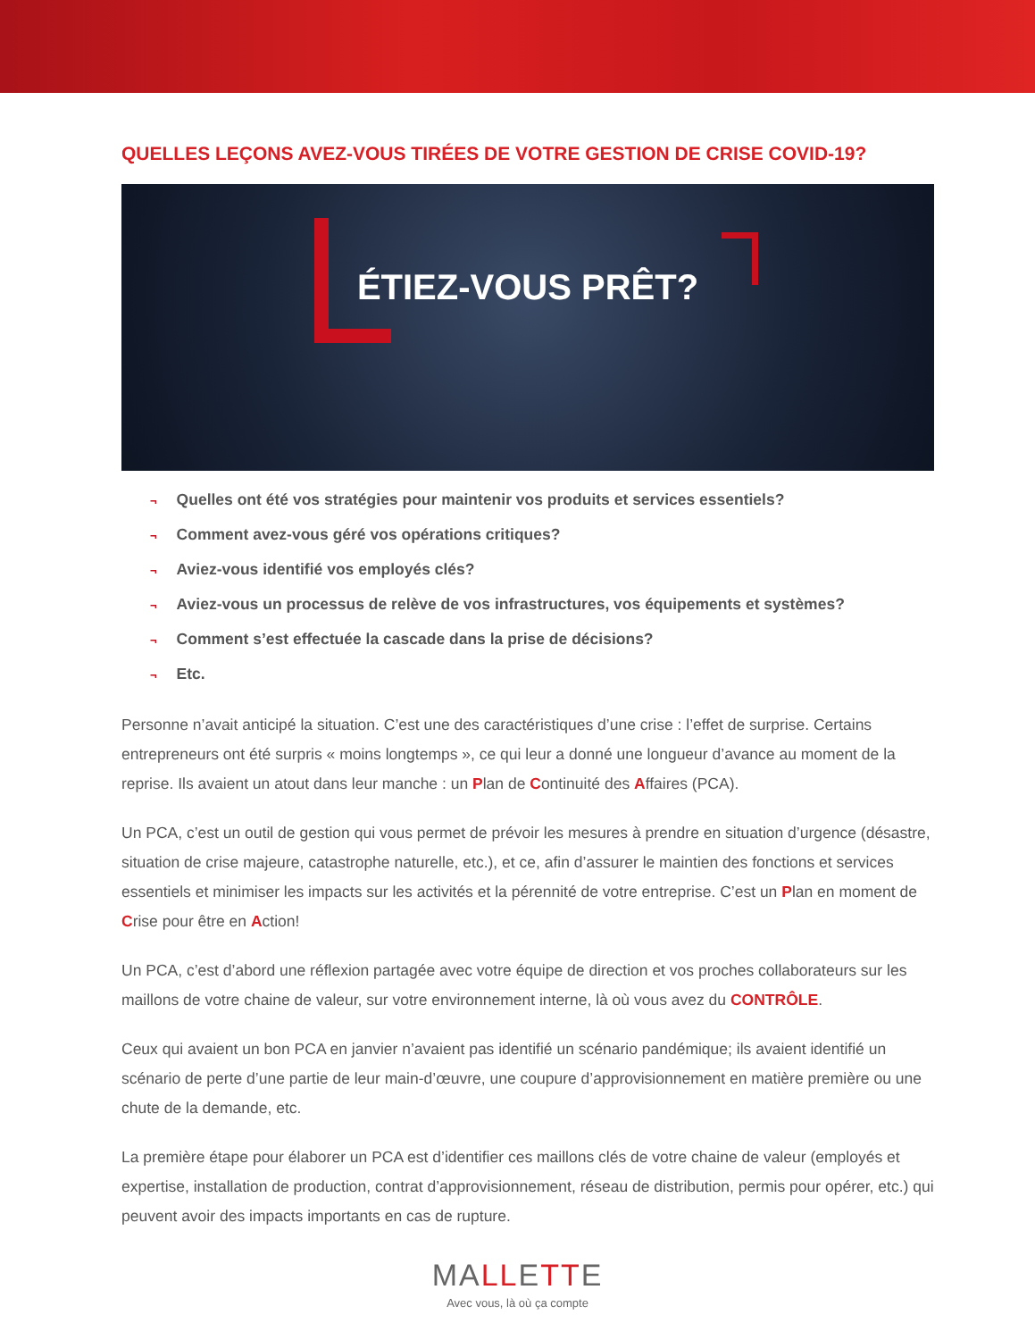QUELLES LEÇONS AVEZ-VOUS TIRÉES DE VOTRE GESTION DE CRISE COVID-19?
ÉTIEZ-VOUS PRÊT?
¬ Quelles ont été vos stratégies pour maintenir vos produits et services essentiels?
¬ Comment avez-vous géré vos opérations critiques?
¬ Aviez-vous identifié vos employés clés?
¬ Aviez-vous un processus de relève de vos infrastructures, vos équipements et systèmes?
¬ Comment s’est effectuée la cascade dans la prise de décisions?
¬ Etc.
Personne n’avait anticipé la situation. C’est une des caractéristiques d’une crise : l’effet de surprise. Certains entrepreneurs ont été surpris « moins longtemps », ce qui leur a donné une longueur d’avance au moment de la reprise. Ils avaient un atout dans leur manche : un Plan de Continuité des Affaires (PCA).
Un PCA, c’est un outil de gestion qui vous permet de prévoir les mesures à prendre en situation d’urgence (désastre, situation de crise majeure, catastrophe naturelle, etc.), et ce, afin d’assurer le maintien des fonctions et services essentiels et minimiser les impacts sur les activités et la pérennité de votre entreprise. C’est un Plan en moment de Crise pour être en Action!
Un PCA, c’est d’abord une réflexion partagée avec votre équipe de direction et vos proches collaborateurs sur les maillons de votre chaine de valeur, sur votre environnement interne, là où vous avez du CONTRÔLE.
Ceux qui avaient un bon PCA en janvier n’avaient pas identifié un scénario pandémique; ils avaient identifié un scénario de perte d’une partie de leur main-d’œuvre, une coupure d’approvisionnement en matière première ou une chute de la demande, etc.
La première étape pour élaborer un PCA est d’identifier ces maillons clés de votre chaine de valeur (employés et expertise, installation de production, contrat d’approvisionnement, réseau de distribution, permis pour opérer, etc.) qui peuvent avoir des impacts importants en cas de rupture.
MALLETTE
Avec vous, là où ça compte